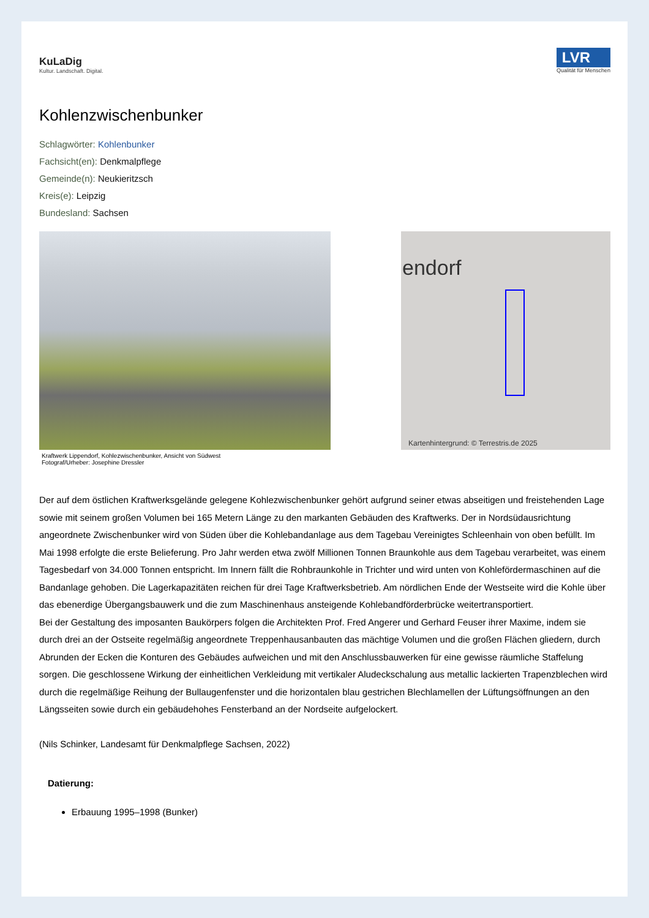KuLaDig
Kultur. Landschaft. Digital.
LVR
Qualität für Menschen
Kohlenzwischenbunker
Schlagwörter: Kohlenbunker
Fachsicht(en): Denkmalpflege
Gemeinde(n): Neukieritzsch
Kreis(e): Leipzig
Bundesland: Sachsen
Kraftwerk Lippendorf, Kohlezwischenbunker, Ansicht von Südwest
Fotograf/Urheber: Josephine Dressler
endorf
Kartenhintergrund: © Terrestris.de 2025
Der auf dem östlichen Kraftwerksgelände gelegene Kohlezwischenbunker gehört aufgrund seiner etwas abseitigen und freistehenden Lage sowie mit seinem großen Volumen bei 165 Metern Länge zu den markanten Gebäuden des Kraftwerks. Der in Nordsüdausrichtung angeordnete Zwischenbunker wird von Süden über die Kohlebandanlage aus dem Tagebau Vereinigtes Schleenhain von oben befüllt. Im Mai 1998 erfolgte die erste Belieferung. Pro Jahr werden etwa zwölf Millionen Tonnen Braunkohle aus dem Tagebau verarbeitet, was einem Tagesbedarf von 34.000 Tonnen entspricht. Im Innern fällt die Rohbraunkohle in Trichter und wird unten von Kohlefördermaschinen auf die Bandanlage gehoben. Die Lagerkapazitäten reichen für drei Tage Kraftwerksbetrieb. Am nördlichen Ende der Westseite wird die Kohle über das ebenerdige Übergangsbauwerk und die zum Maschinenhaus ansteigende Kohlebandförderbrücke weitertransportiert.
Bei der Gestaltung des imposanten Baukörpers folgen die Architekten Prof. Fred Angerer und Gerhard Feuser ihrer Maxime, indem sie durch drei an der Ostseite regelmäßig angeordnete Treppenhausanbauten das mächtige Volumen und die großen Flächen gliedern, durch Abrunden der Ecken die Konturen des Gebäudes aufweichen und mit den Anschlussbauwerken für eine gewisse räumliche Staffelung sorgen. Die geschlossene Wirkung der einheitlichen Verkleidung mit vertikaler Aludeckschalung aus metallic lackierten Trapenzblechen wird durch die regelmäßige Reihung der Bullaugenfenster und die horizontalen blau gestrichen Blechlamellen der Lüftungsöffnungen an den Längsseiten sowie durch ein gebäudehohes Fensterband an der Nordseite aufgelockert.
(Nils Schinker, Landesamt für Denkmalpflege Sachsen, 2022)
Datierung:
Erbauung 1995–1998 (Bunker)